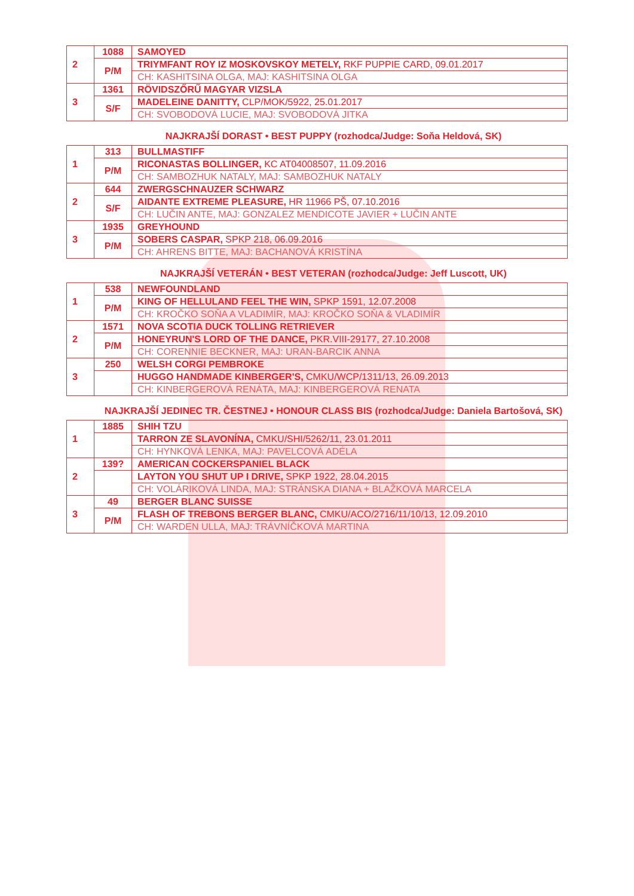| 2 | 1088 | SAMOYED |
| | P/M | TRIYMFANT ROY IZ MOSKOVSKOY METELY, RKF PUPPIE CARD, 09.01.2017 |
| | | CH: KASHITSINA OLGA, MAJ: KASHITSINA OLGA |
| 3 | 1361 | RÖVIDSZŐRŰ MAGYAR VIZSLA |
| | S/F | MADELEINE DANITTY, CLP/MOK/5922, 25.01.2017 |
| | | CH: SVOBODOVÁ LUCIE, MAJ: SVOBODOVÁ JITKA |
NAJKRAJŠÍ DORAST • BEST PUPPY (rozhodca/Judge: Soňa Heldová, SK)
| 1 | 313 | BULLMASTIFF |
| | P/M | RICONASTAS BOLLINGER, KC AT04008507, 11.09.2016 |
| | | CH: SAMBOZHUK NATALY, MAJ: SAMBOZHUK NATALY |
| 2 | 644 | ZWERGSCHNAUZER SCHWARZ |
| | S/F | AIDANTE EXTREME PLEASURE, HR 11966 PŠ, 07.10.2016 |
| | | CH: LUČIN ANTE, MAJ: GONZALEZ MENDICOTE JAVIER + LUČIN ANTE |
| 3 | 1935 | GREYHOUND |
| | P/M | SOBERS CASPAR, SPKP 218, 06.09.2016 |
| | | CH: AHRENS BITTE, MAJ: BACHANOVÁ KRISTÍNA |
NAJKRAJŠÍ VETERÁN • BEST VETERAN (rozhodca/Judge: Jeff Luscott, UK)
| 1 | 538 | NEWFOUNDLAND |
| | P/M | KING OF HELLULAND FEEL THE WIN, SPKP 1591, 12.07.2008 |
| | | CH: KROČKO SOŇA A VLADIMÍR, MAJ: KROČKO SOŇA & VLADIMÍR |
| 2 | 1571 | NOVA SCOTIA DUCK TOLLING RETRIEVER |
| | P/M | HONEYRUN'S LORD OF THE DANCE, PKR.VIII-29177, 27.10.2008 |
| | | CH: CORENNIE BECKNER, MAJ: URAN-BARCIK ANNA |
| 3 | 250 | WELSH CORGI PEMBROKE |
| | | HUGGO HANDMADE KINBERGER'S, CMKU/WCP/1311/13, 26.09.2013 |
| | | CH: KINBERGEROVÁ RENÁTA, MAJ: KINBERGEROVÁ RENATA |
NAJKRAJŠÍ JEDINEC TR. ČESTNEJ • HONOUR CLASS BIS (rozhodca/Judge: Daniela Bartošová, SK)
| 1 | 1885 | SHIH TZU |
| | | TARRON ZE SLAVONÍNA, CMKU/SHI/5262/11, 23.01.2011 |
| | | CH: HYNKOVÁ LENKA, MAJ: PAVELCOVÁ ADÉLA |
| 2 | 139? | AMERICAN COCKERSPANIEL BLACK |
| | | LAYTON YOU SHUT UP I DRIVE, SPKP 1922, 28.04.2015 |
| | | CH: VOLÁRIKOVÁ LINDA, MAJ: STRÁNSKA DIANA + BLAŽKOVÁ MARCELA |
| 3 | 49 | BERGER BLANC SUISSE |
| | P/M | FLASH OF TREBONS BERGER BLANC, CMKU/ACO/2716/11/10/13, 12.09.2010 |
| | | CH: WARDEN ULLA, MAJ: TRÁVNÍČKOVÁ MARTINA |